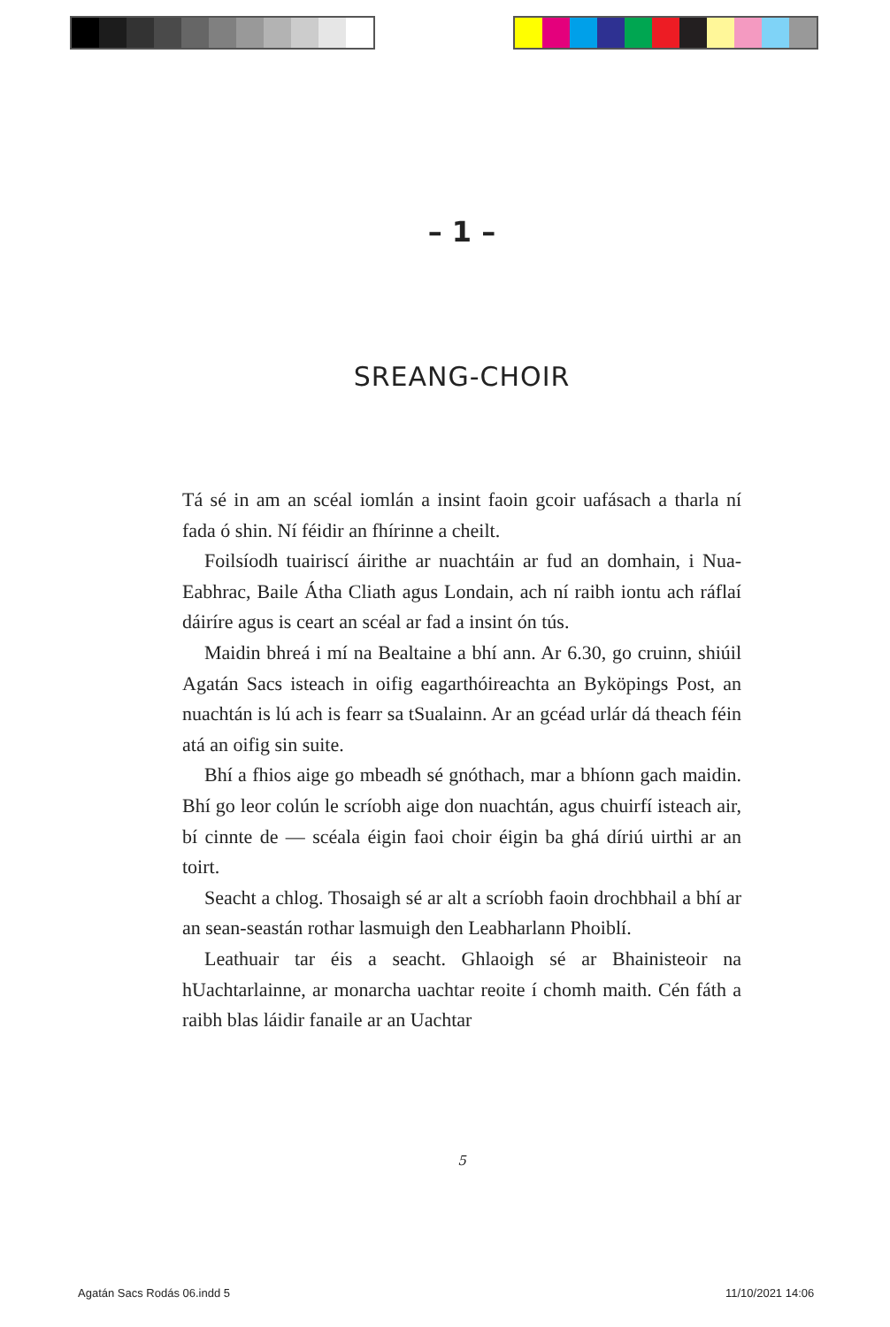– 1 –
SREANG-CHOIR
Tá sé in am an scéal iomlán a insint faoin gcoir uafásach a tharla ní fada ó shin. Ní féidir an fhírinne a cheilt.
Foilsíodh tuairiscí áirithe ar nuachtáin ar fud an domhain, i Nua-Eabhrac, Baile Átha Cliath agus Londain, ach ní raibh iontu ach ráflaí dáiríre agus is ceart an scéal ar fad a insint ón tús.
Maidin bhreá i mí na Bealtaine a bhí ann. Ar 6.30, go cruinn, shiúil Agatán Sacs isteach in oifig eagarthóireachta an Byköpings Post, an nuachtán is lú ach is fearr sa tSualainn. Ar an gcéad urlár dá theach féin atá an oifig sin suite.
Bhí a fhios aige go mbeadh sé gnóthach, mar a bhíonn gach maidin. Bhí go leor colún le scríobh aige don nuachtán, agus chuirfí isteach air, bí cinnte de — scéala éigin faoi choir éigin ba ghá díriú uirthi ar an toirt.
Seacht a chlog. Thosaigh sé ar alt a scríobh faoin drochbhail a bhí ar an sean-seastán rothar lasmuigh den Leabharlann Phoiblí.
Leathuair tar éis a seacht. Ghlaoigh sé ar Bhainisteoir na hUachtarlainne, ar monarcha uachtar reoite í chomh maith. Cén fáth a raibh blas láidir fanaile ar an Uachtar
5
Agatán Sacs Rodás 06.indd 5 11/10/2021 14:06